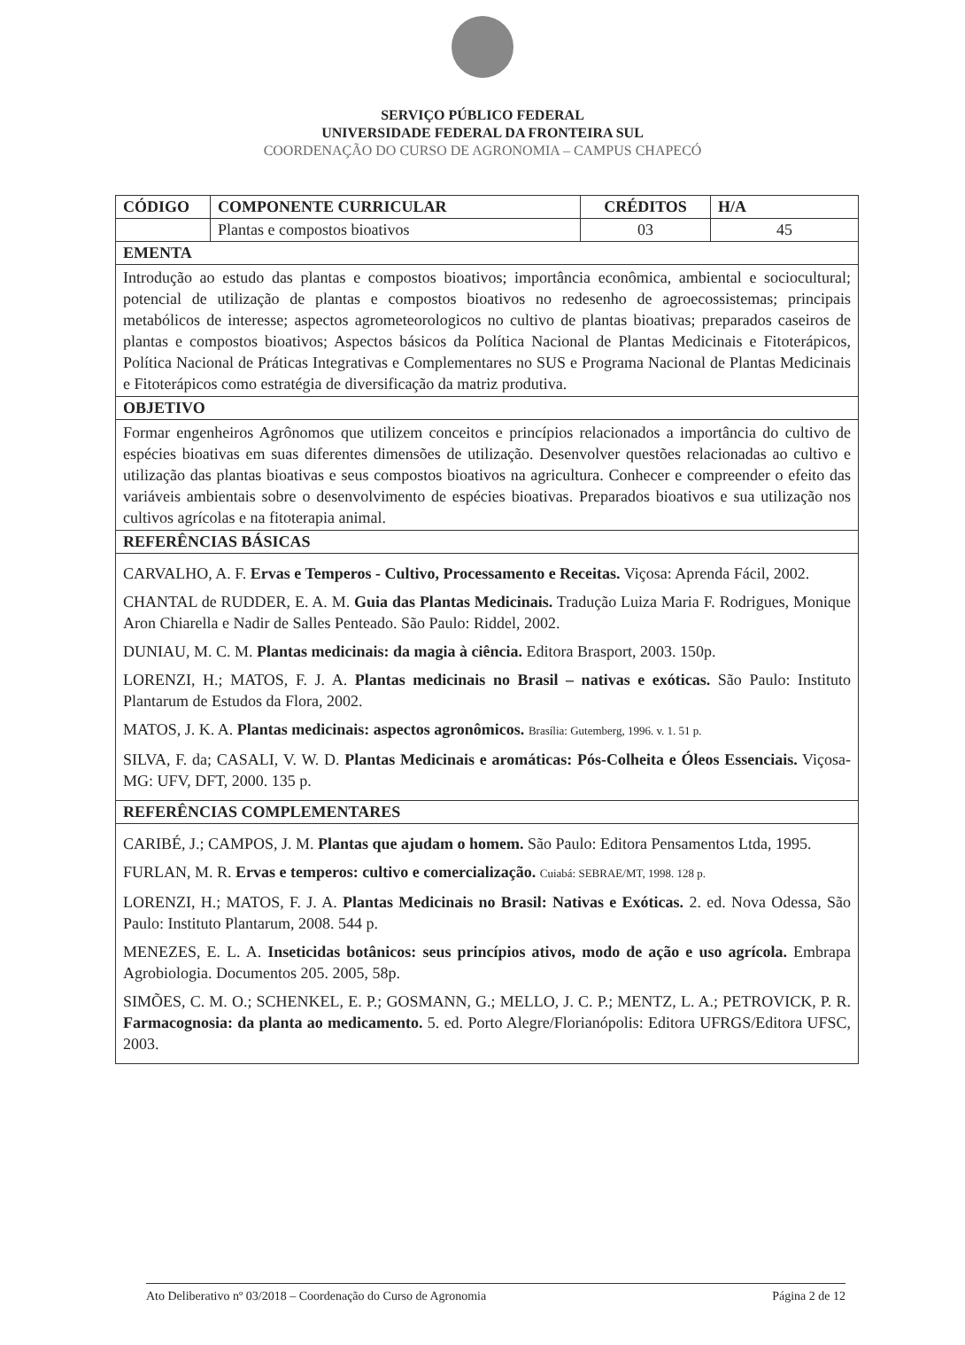SERVIÇO PÚBLICO FEDERAL
UNIVERSIDADE FEDERAL DA FRONTEIRA SUL
COORDENAÇÃO DO CURSO DE AGRONOMIA – CAMPUS CHAPECÓ
| CÓDIGO | COMPONENTE CURRICULAR | CRÉDITOS | H/A |
| --- | --- | --- | --- |
| | Plantas e compostos bioativos | 03 | 45 |
| EMENTA | | | |
| Introdução ao estudo das plantas e compostos bioativos; importância econômica, ambiental e sociocultural; potencial de utilização de plantas e compostos bioativos no redesenho de agroecossistemas; principais metabólicos de interesse; aspectos agrometeorologicos no cultivo de plantas bioativas; preparados caseiros de plantas e compostos bioativos; Aspectos básicos da Política Nacional de Plantas Medicinais e Fitoterápicos, Política Nacional de Práticas Integrativas e Complementares no SUS e Programa Nacional de Plantas Medicinais e Fitoterápicos como estratégia de diversificação da matriz produtiva. | | | |
| OBJETIVO | | | |
| Formar engenheiros Agrônomos que utilizem conceitos e princípios relacionados a importância do cultivo de espécies bioativas em suas diferentes dimensões de utilização. Desenvolver questões relacionadas ao cultivo e utilização das plantas bioativas e seus compostos bioativos na agricultura. Conhecer e compreender o efeito das variáveis ambientais sobre o desenvolvimento de espécies bioativas. Preparados bioativos e sua utilização nos cultivos agrícolas e na fitoterapia animal. | | | |
| REFERÊNCIAS BÁSICAS | | | |
| CARVALHO, A. F. Ervas e Temperos - Cultivo, Processamento e Receitas. Viçosa: Aprenda Fácil, 2002. CHANTAL de RUDDER, E. A. M. Guia das Plantas Medicinais. Tradução Luiza Maria F. Rodrigues, Monique Aron Chiarella e Nadir de Salles Penteado. São Paulo: Riddel, 2002. DUNIAU, M. C. M. Plantas medicinais: da magia à ciência. Editora Brasport, 2003. 150p. LORENZI, H.; MATOS, F. J. A. Plantas medicinais no Brasil – nativas e exóticas. São Paulo: Instituto Plantarum de Estudos da Flora, 2002. MATOS, J. K. A. Plantas medicinais: aspectos agronômicos. Brasília: Gutemberg, 1996. v. 1. 51 p. SILVA, F. da; CASALI, V. W. D. Plantas Medicinais e aromáticas: Pós-Colheita e Óleos Essenciais. Viçosa-MG: UFV, DFT, 2000. 135 p. | | | |
| REFERÊNCIAS COMPLEMENTARES | | | |
| CARIBÉ, J.; CAMPOS, J. M. Plantas que ajudam o homem. São Paulo: Editora Pensamentos Ltda, 1995. FURLAN, M. R. Ervas e temperos: cultivo e comercialização. Cuiabá: SEBRAE/MT, 1998. 128 p. LORENZI, H.; MATOS, F. J. A. Plantas Medicinais no Brasil: Nativas e Exóticas. 2. ed. Nova Odessa, São Paulo: Instituto Plantarum, 2008. 544 p. MENEZES, E. L. A. Inseticidas botânicos: seus princípios ativos, modo de ação e uso agrícola. Embrapa Agrobiologia. Documentos 205. 2005, 58p. SIMÕES, C. M. O.; SCHENKEL, E. P.; GOSMANN, G.; MELLO, J. C. P.; MENTZ, L. A.; PETROVICK, P. R. Farmacognosia: da planta ao medicamento. 5. ed. Porto Alegre/Florianópolis: Editora UFRGS/Editora UFSC, 2003. | | | |
Ato Deliberativo nº 03/2018 – Coordenação do Curso de Agronomia Página 2 de 12